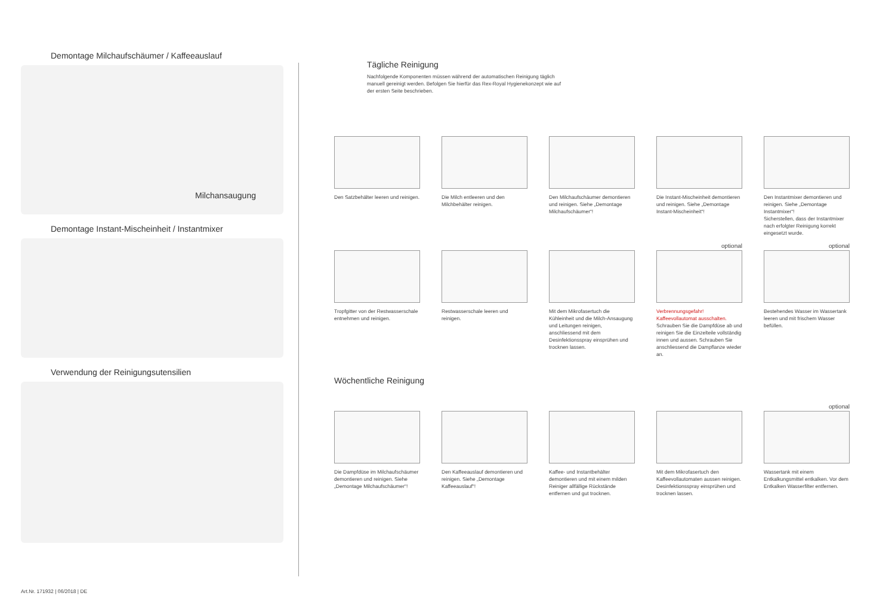Demontage Milchaufschäumer / Kaffeeauslauf
Milchansaugung
Demontage Instant-Mischeinheit / Instantmixer
Verwendung der Reinigungsutensilien
Tägliche Reinigung
Nachfolgende Komponenten müssen während der automatischen Reinigung täglich manuell gereinigt werden. Befolgen Sie hierfür das Rex-Royal Hygienekonzept wie auf der ersten Seite beschrieben.
Den Satzbehälter leeren und reinigen.
Die Milch entleeren und den Milchbehälter reinigen.
Den Milchaufschäumer demontieren und reinigen. Siehe „Demontage Milchaufschäumer“!
Die Instant-Mischeinheit demontieren und reinigen. Siehe „Demontage Instant-Mischeinheit“!
Den Instantmixer demontieren und reinigen. Siehe „Demontage Instantmixer“!
Sicherstellen, dass der Instantmixer nach erfolgter Reinigung korrekt eingesetzt wurde.
Tropfgitter von der Restwasserschale entnehmen und reinigen.
Restwasserschale leeren und reinigen.
Mit dem Mikrofasertuch die Kühleinheit und die Milch-Ansaugung und Leitungen reinigen, anschliessend mit dem Desinfektionsspray einsprühen und trocknen lassen.
optional
Verbrennungsgefahr!
Kaffeevollautomat ausschalten.
Schrauben Sie die Dampfdüse ab und reinigen Sie die Einzelteile vollständig innen und aussen. Schrauben Sie anschliessend die Dampflanze wieder an.
optional
Bestehendes Wasser im Wassertank leeren und mit frischem Wasser befüllen.
Wöchentliche Reinigung
Die Dampfdüse im Milchaufschäumer demontieren und reinigen. Siehe „Demontage Milchaufschäumer“!
Den Kaffeeauslauf demontieren und reinigen. Siehe „Demontage Kaffeeauslauf“!
Kaffee- und Instantbehälter demontieren und mit einem milden Reiniger allfällige Rückstände entfernen und gut trocknen.
Mit dem Mikrofasertuch den Kaffeevollautomaten aussen reinigen. Desinfektionsspray einsprühen und trocknen lassen.
optional
Wassertank mit einem Entkalkungsmittel entkalken. Vor dem Entkalken Wasserfilter entfernen.
Art.Nr. 171932 | 06/2018 | DE